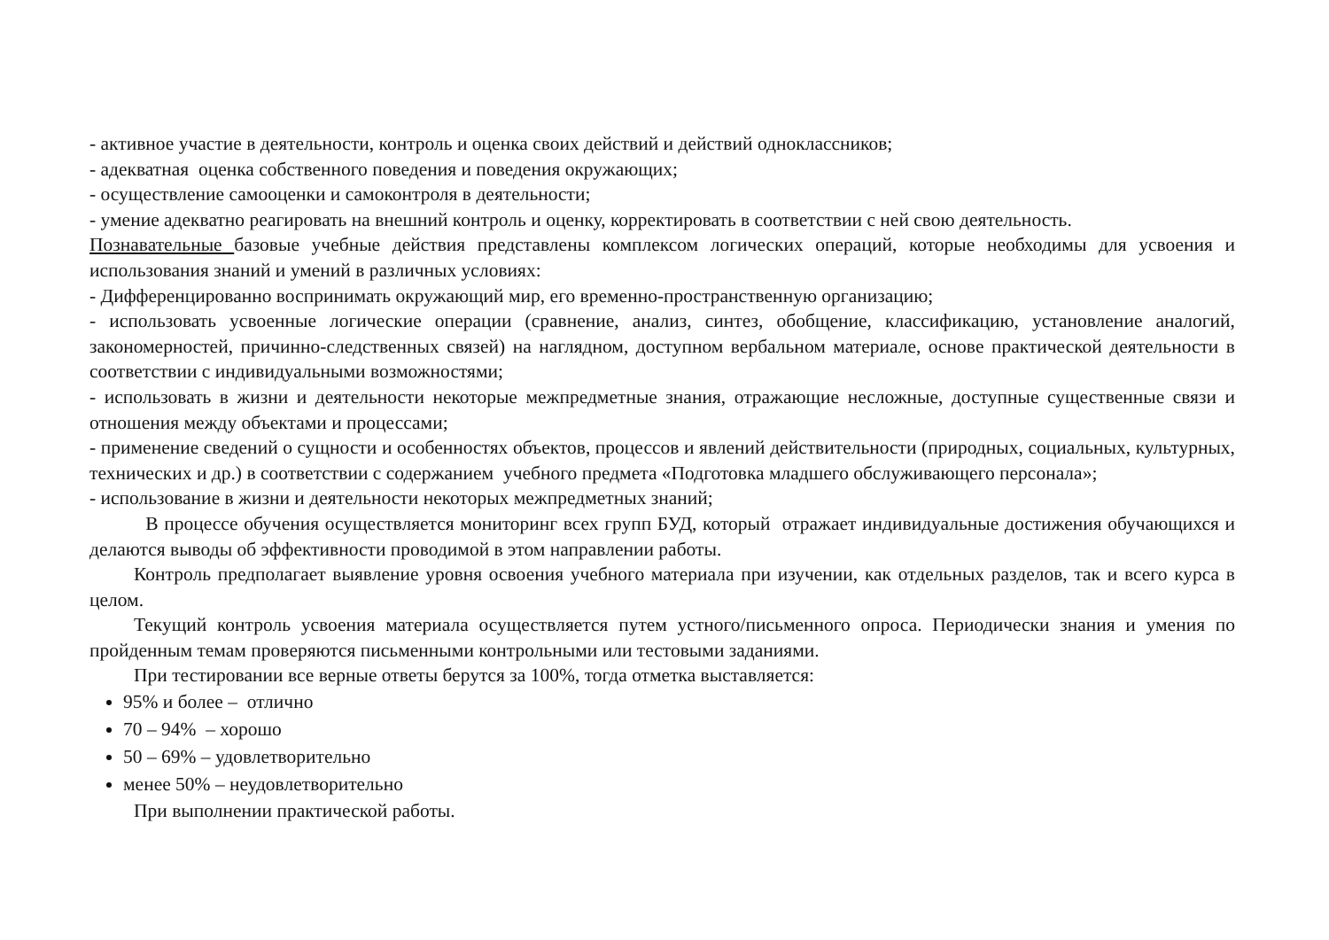- активное участие в деятельности, контроль и оценка своих действий и действий одноклассников;
- адекватная оценка собственного поведения и поведения окружающих;
- осуществление самооценки и самоконтроля в деятельности;
- умение адекватно реагировать на внешний контроль и оценку, корректировать в соответствии с ней свою деятельность.
Познавательные базовые учебные действия представлены комплексом логических операций, которые необходимы для усвоения и использования знаний и умений в различных условиях:
- Дифференцированно воспринимать окружающий мир, его временно-пространственную организацию;
- использовать усвоенные логические операции (сравнение, анализ, синтез, обобщение, классификацию, установление аналогий, закономерностей, причинно-следственных связей) на наглядном, доступном вербальном материале, основе практической деятельности в соответствии с индивидуальными возможностями;
- использовать в жизни и деятельности некоторые межпредметные знания, отражающие несложные, доступные существенные связи и отношения между объектами и процессами;
- применение сведений о сущности и особенностях объектов, процессов и явлений действительности (природных, социальных, культурных, технических и др.) в соответствии с содержанием учебного предмета «Подготовка младшего обслуживающего персонала»;
- использование в жизни и деятельности некоторых межпредметных знаний;
В процессе обучения осуществляется мониторинг всех групп БУД, который отражает индивидуальные достижения обучающихся и делаются выводы об эффективности проводимой в этом направлении работы.
Контроль предполагает выявление уровня освоения учебного материала при изучении, как отдельных разделов, так и всего курса в целом.
Текущий контроль усвоения материала осуществляется путем устного/письменного опроса. Периодически знания и умения по пройденным темам проверяются письменными контрольными или тестовыми заданиями.
При тестировании все верные ответы берутся за 100%, тогда отметка выставляется:
95% и более – отлично
70 – 94% – хорошо
50 – 69% – удовлетворительно
менее 50% – неудовлетворительно
При выполнении практической работы.